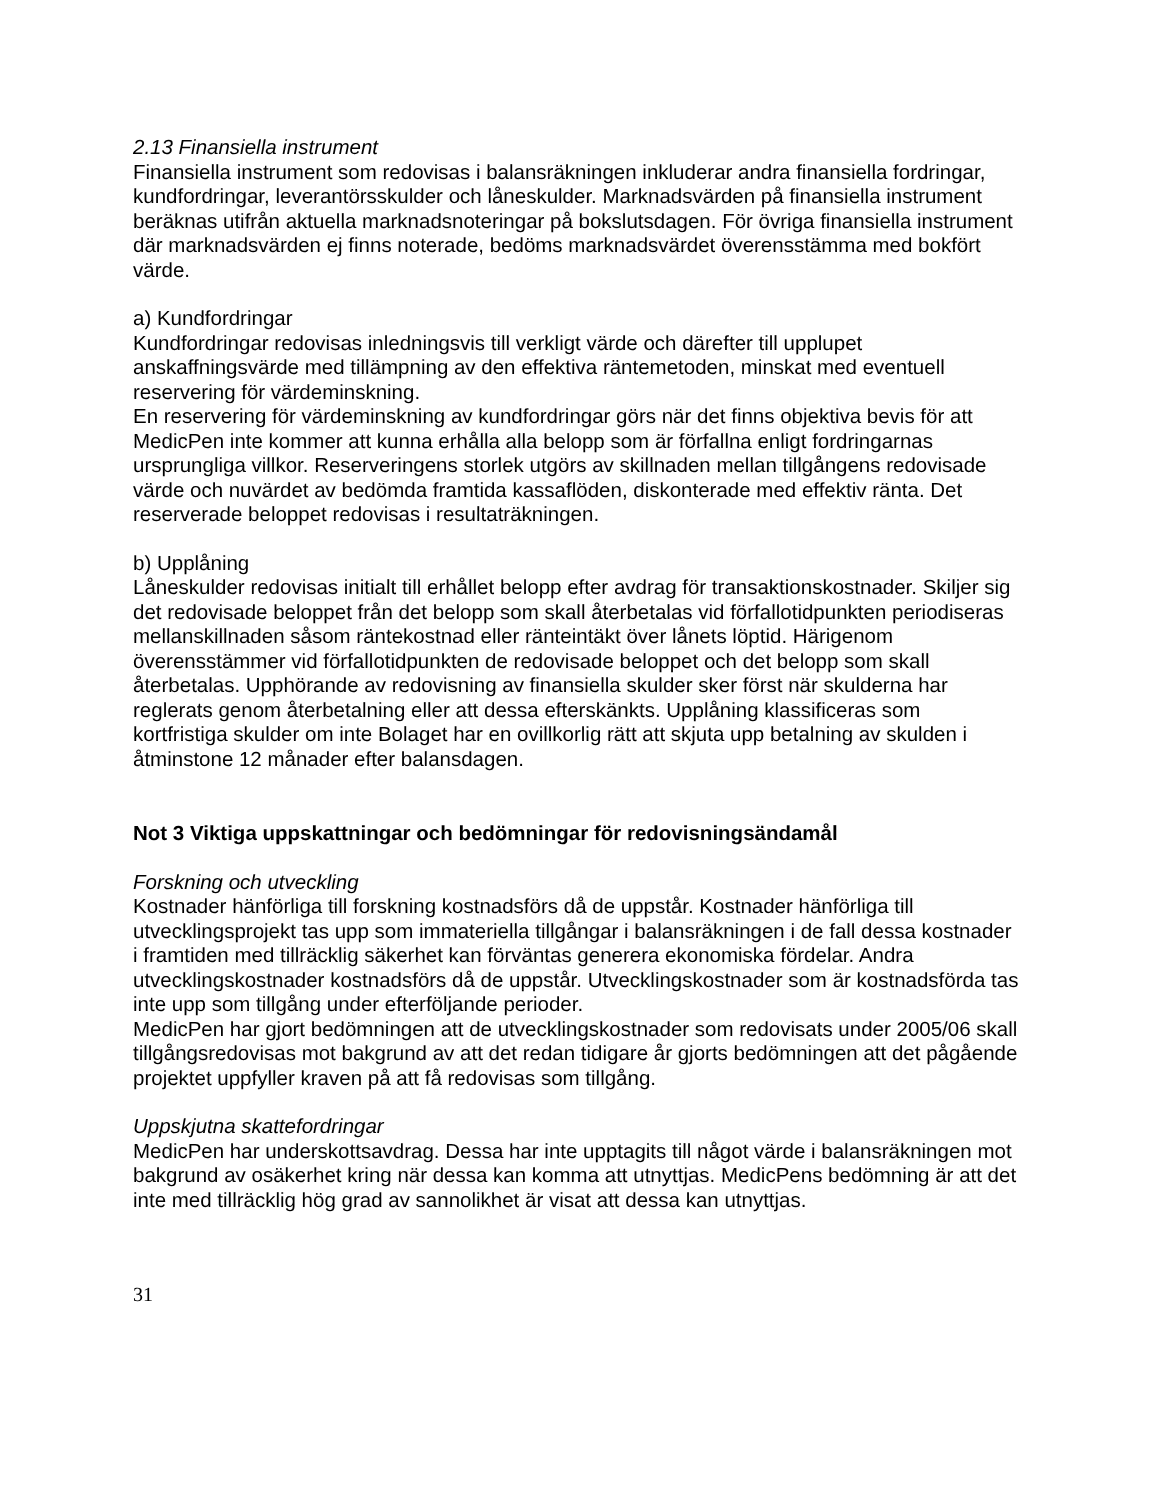2.13 Finansiella instrument
Finansiella instrument som redovisas i balansräkningen inkluderar andra finansiella fordringar, kundfordringar, leverantörsskulder och låneskulder. Marknadsvärden på finansiella instrument beräknas utifrån aktuella marknadsnoteringar på bokslutsdagen. För övriga finansiella instrument där marknadsvärden ej finns noterade, bedöms marknadsvärdet överensstämma med bokfört värde.
a) Kundfordringar
Kundfordringar redovisas inledningsvis till verkligt värde och därefter till upplupet anskaffningsvärde med tillämpning av den effektiva räntemetoden, minskat med eventuell reservering för värdeminskning.
En reservering för värdeminskning av kundfordringar görs när det finns objektiva bevis för att MedicPen inte kommer att kunna erhålla alla belopp som är förfallna enligt fordringarnas ursprungliga villkor. Reserveringens storlek utgörs av skillnaden mellan tillgångens redovisade värde och nuvärdet av bedömda framtida kassaflöden, diskonterade med effektiv ränta. Det reserverade beloppet redovisas i resultaträkningen.
b) Upplåning
Låneskulder redovisas initialt till erhållet belopp efter avdrag för transaktionskostnader. Skiljer sig det redovisade beloppet från det belopp som skall återbetalas vid förfallotidpunkten periodiseras mellanskillnaden såsom räntekostnad eller ränteintäkt över lånets löptid. Härigenom överensstämmer vid förfallotidpunkten de redovisade beloppet och det belopp som skall återbetalas. Upphörande av redovisning av finansiella skulder sker först när skulderna har reglerats genom återbetalning eller att dessa efterskänkts. Upplåning klassificeras som kortfristiga skulder om inte Bolaget har en ovillkorlig rätt att skjuta upp betalning av skulden i åtminstone 12 månader efter balansdagen.
Not 3 Viktiga uppskattningar och bedömningar för redovisningsändamål
Forskning och utveckling
Kostnader hänförliga till forskning kostnadsförs då de uppstår. Kostnader hänförliga till utvecklingsprojekt tas upp som immateriella tillgångar i balansräkningen i de fall dessa kostnader i framtiden med tillräcklig säkerhet kan förväntas generera ekonomiska fördelar. Andra utvecklingskostnader kostnadsförs då de uppstår. Utvecklingskostnader som är kostnadsförda tas inte upp som tillgång under efterföljande perioder.
MedicPen har gjort bedömningen att de utvecklingskostnader som redovisats under 2005/06 skall tillgångsredovisas mot bakgrund av att det redan tidigare år gjorts bedömningen att det pågående projektet uppfyller kraven på att få redovisas som tillgång.
Uppskjutna skattefordringar
MedicPen har underskottsavdrag. Dessa har inte upptagits till något värde i balansräkningen mot bakgrund av osäkerhet kring när dessa kan komma att utnyttjas. MedicPens bedömning är att det inte med tillräcklig hög grad av sannolikhet är visat att dessa kan utnyttjas.
31